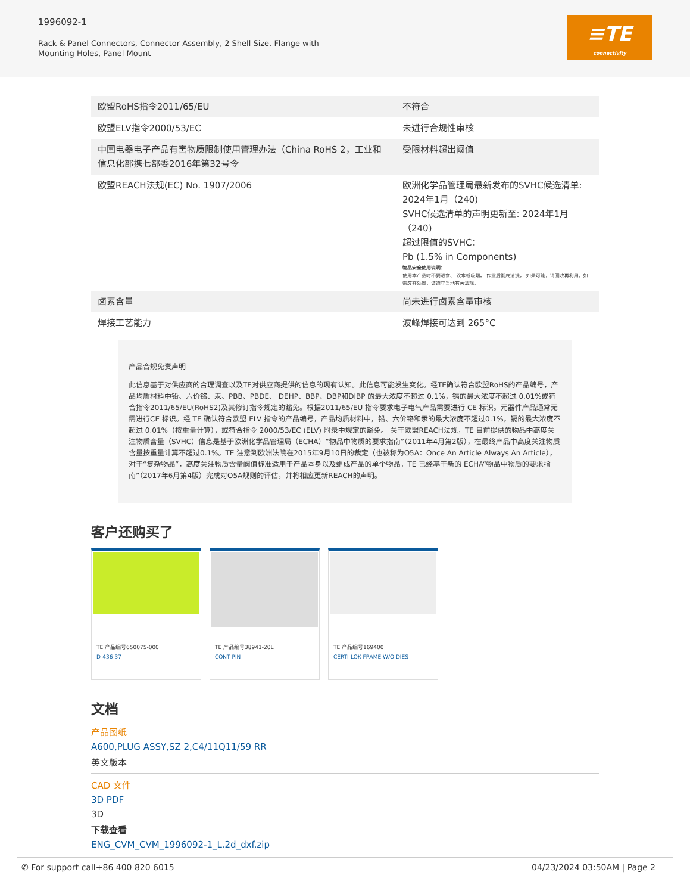1996092-1
Rack & Panel Connectors, Connector Assembly, 2 Shell Size, Flange with Mounting Holes, Panel Mount
≡TE
connectivity
| 欧盟RoHS指令2011/65/EU | 不符合 |
| 欧盟ELV指令2000/53/EC | 未进行合规性审核 |
| 中国电器电子产品有害物质限制使用管理办法（China RoHS 2，工业和信息化部携七部委2016年第32号令 | 受限材料超出阈值 |
| 欧盟REACH法规(EC) No. 1907/2006 | 欧洲化学品管理局最新发布的SVHC候选清单: 2024年1月（240) SVHC候选清单的声明更新至: 2024年1月（240) 超过限值的SVHC： Pb (1.5% in Components) 物品安全使用说明： 使用本产品时不要进食、 饮水或吸烟。 作业后彻底清洗。 如果可能，请回收再利用，如需废弃处置，请遵守当地有关法规。 |
| 卤素含量 | 尚未进行卤素含量审核 |
| 焊接工艺能力 | 波峰焊接可达到 265°C |
产品合规免责声明
此信息基于对供应商的合理调查以及TE对供应商提供的信息的现有认知。此信息可能发生变化。经TE确认符合欧盟RoHS的产品编号，产品均质材料中铅、六价铬、汞、PBB、PBDE、 DEHP、BBP、DBP和DIBP 的最大浓度不超过 0.1%，镉的最大浓度不超过 0.01%或符合指令2011/65/EU(RoHS2)及其修订指令规定的豁免。根据2011/65/EU 指令要求电子电气产品需要进行 CE 标识。元器件产品通常无需进行CE 标识。经 TE 确认符合欧盟 ELV 指令的产品编号，产品均质材料中，铅、六价铬和汞的最大浓度不超过0.1%，镉的最大浓度不超过 0.01%（按重量计算），或符合指令 2000/53/EC (ELV) 附录中规定的豁免。 关于欧盟REACH法规，TE 目前提供的物品中高度关注物质含量（SVHC）信息是基于欧洲化学品管理局（ECHA）“物品中物质的要求指南”（2011年4月第2版），在最终产品中高度关注物质含量按重量计算不超过0.1%。TE 注意到欧洲法院在2015年9月10日的裁定（也被称为O5A：Once An Article Always An Article），对于“复杂物品”，高度关注物质含量阀值标准适用于产品本身以及组成产品的单个物品。TE 已经基于新的 ECHA“物品中物质的要求指南”（2017年6月第4版）完成对O5A规则的评估，并将相应更新REACH的声明。
客户还购买了
TE 产品编号650075-000
D-436-37
TE 产品编号38941-20L
CONT PIN
TE 产品编号169400
CERTI-LOK FRAME W/O DIES
文档
产品图纸
A600,PLUG ASSY,SZ 2,C4/11Q11/59 RR
英文版本
CAD 文件
3D PDF
3D
下载查看
ENG_CVM_CVM_1996092-1_L.2d_dxf.zip
✆ For support call+86 400 820 6015 04/23/2024 03:50AM | Page 2